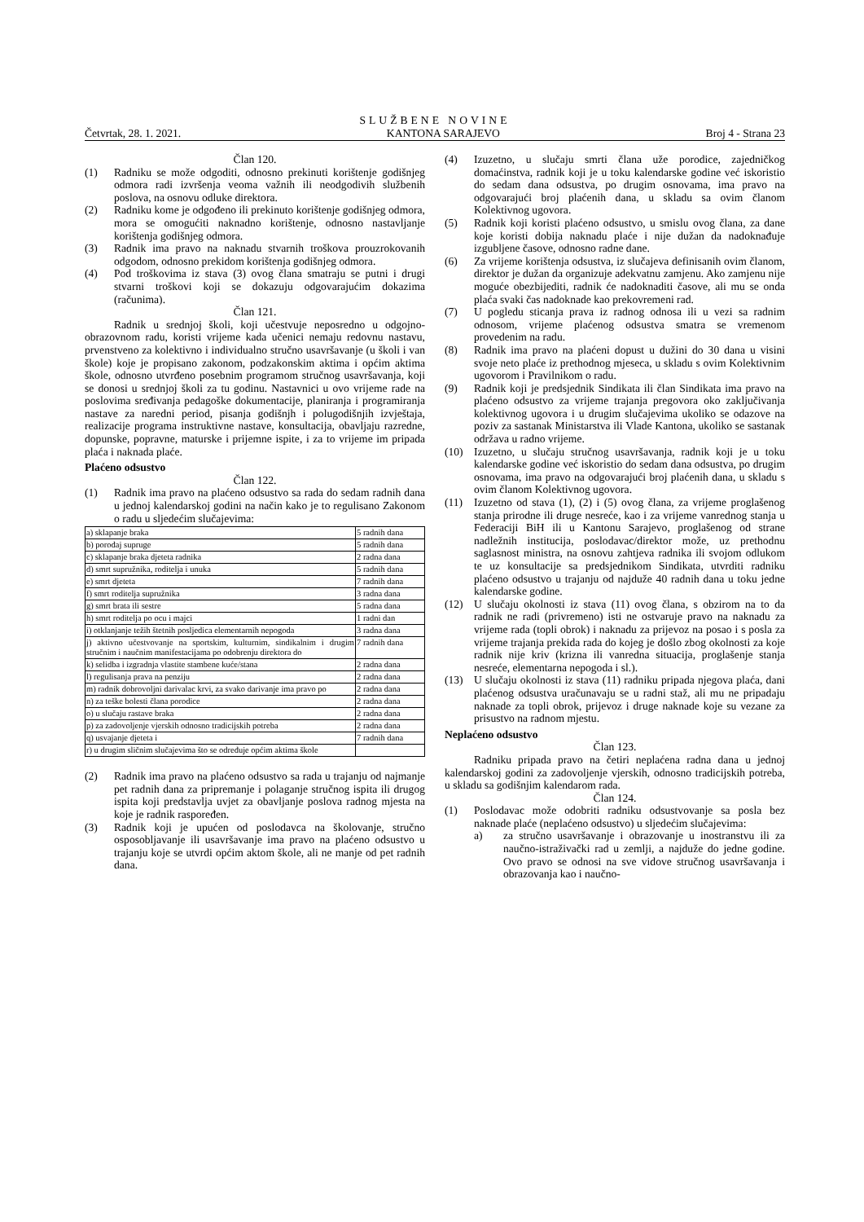SLUŽBENE NOVINE
Četvrtak, 28. 1. 2021. KANTONA SARAJEVO Broj 4 - Strana 23
Član 120.
(1) Radniku se može odgoditi, odnosno prekinuti korištenje godišnjeg odmora radi izvršenja veoma važnih ili neodgodivih službenih poslova, na osnovu odluke direktora.
(2) Radniku kome je odgođeno ili prekinuto korištenje godišnjeg odmora, mora se omogućiti naknadno korištenje, odnosno nastavljanje korištenja godišnjeg odmora.
(3) Radnik ima pravo na naknadu stvarnih troškova prouzrokovanih odgodom, odnosno prekidom korištenja godišnjeg odmora.
(4) Pod troškovima iz stava (3) ovog člana smatraju se putni i drugi stvarni troškovi koji se dokazuju odgovarajućim dokazima (računima).
Član 121.
Radnik u srednjoj školi, koji učestvuje neposredno u odgojno-obrazovnom radu, koristi vrijeme kada učenici nemaju redovnu nastavu, prvenstveno za kolektivno i individualno stručno usavršavanje (u školi i van škole) koje je propisano zakonom, podzakonskim aktima i općim aktima škole, odnosno utvrđeno posebnim programom stručnog usavršavanja, koji se donosi u srednjoj školi za tu godinu. Nastavnici u ovo vrijeme rade na poslovima sređivanja pedagoške dokumentacije, planiranja i programiranja nastave za naredni period, pisanja godišnjh i polugodišnjih izvještaja, realizacije programa instruktivne nastave, konsultacija, obavljaju razredne, dopunske, popravne, maturske i prijemne ispite, i za to vrijeme im pripada plaća i naknada plaće.
Plaćeno odsustvo
Član 122.
(1) Radnik ima pravo na plaćeno odsustvo sa rada do sedam radnih dana u jednoj kalendarskoj godini na način kako je to regulisano Zakonom o radu u sljedećim slučajevima:
| a) sklapanje braka | 5 radnih dana |
| b) porođaj supruge | 5 radnih dana |
| c) sklapanje braka djeteta radnika | 2 radna dana |
| d) smrt supružnika, roditelja i unuka | 5 radnih dana |
| e) smrt djeteta | 7 radnih dana |
| f) smrt roditelja supružnika | 3 radna dana |
| g) smrt brata ili sestre | 5 radna dana |
| h) smrt roditelja po ocu i majci | 1 radni dan |
| i) otklanjanje težih štetnih posljedica elementarnih nepogoda | 3 radna dana |
| j) aktivno učestvovanje na sportskim, kulturnim, sindikalnim i drugim stručnim i naučnim manifestacijama po odobrenju direktora do | 7 radnih dana |
| k) selidba i izgradnja vlastite stambene kuće/stana | 2 radna dana |
| l) regulisanja prava na penziju | 2 radna dana |
| m) radnik dobrovoljni darivalac krvi, za svako darivanje ima pravo po | 2 radna dana |
| n) za teške bolesti člana porodice | 2 radna dana |
| o) u slučaju rastave braka | 2 radna dana |
| p) za zadovoljenje vjerskih odnosno tradicijskih potreba | 2 radna dana |
| q) usvajanje djeteta i | 7 radnih dana |
| r) u drugim sličnim slučajevima što se određuje općim aktima škole | |
(2) Radnik ima pravo na plaćeno odsustvo sa rada u trajanju od najmanje pet radnih dana za pripremanje i polaganje stručnog ispita ili drugog ispita koji predstavlja uvjet za obavljanje poslova radnog mjesta na koje je radnik raspoređen.
(3) Radnik koji je upućen od poslodavca na školovanje, stručno osposobljavanje ili usavršavanje ima pravo na plaćeno odsustvo u trajanju koje se utvrdi općim aktom škole, ali ne manje od pet radnih dana.
(4) Izuzetno, u slučaju smrti člana uže porodice, zajedničkog domaćinstva, radnik koji je u toku kalendarske godine već iskoristio do sedam dana odsustva, po drugim osnovama, ima pravo na odgovarajući broj plaćenih dana, u skladu sa ovim članom Kolektivnog ugovora.
(5) Radnik koji koristi plaćeno odsustvo, u smislu ovog člana, za dane koje koristi dobija naknadu plaće i nije dužan da nadoknađuje izgubljene časove, odnosno radne dane.
(6) Za vrijeme korištenja odsustva, iz slučajeva definisanih ovim članom, direktor je dužan da organizuje adekvatnu zamjenu. Ako zamjenu nije moguće obezbijediti, radnik će nadoknaditi časove, ali mu se onda plaća svaki čas nadoknade kao prekovremeni rad.
(7) U pogledu sticanja prava iz radnog odnosa ili u vezi sa radnim odnosom, vrijeme plaćenog odsustva smatra se vremenom provedenim na radu.
(8) Radnik ima pravo na plaćeni dopust u dužini do 30 dana u visini svoje neto plaće iz prethodnog mjeseca, u skladu s ovim Kolektivnim ugovorom i Pravilnikom o radu.
(9) Radnik koji je predsjednik Sindikata ili član Sindikata ima pravo na plaćeno odsustvo za vrijeme trajanja pregovora oko zaključivanja kolektivnog ugovora i u drugim slučajevima ukoliko se odazove na poziv za sastanak Ministarstva ili Vlade Kantona, ukoliko se sastanak održava u radno vrijeme.
(10) Izuzetno, u slučaju stručnog usavršavanja, radnik koji je u toku kalendarske godine već iskoristio do sedam dana odsustva, po drugim osnovama, ima pravo na odgovarajući broj plaćenih dana, u skladu s ovim članom Kolektivnog ugovora.
(11) Izuzetno od stava (1), (2) i (5) ovog člana, za vrijeme proglašenog stanja prirodne ili druge nesreće, kao i za vrijeme vanrednog stanja u Federaciji BiH ili u Kantonu Sarajevo, proglašenog od strane nadležnih institucija, poslodavac/direktor može, uz prethodnu saglasnost ministra, na osnovu zahtjeva radnika ili svojom odlukom te uz konsultacije sa predsjednikom Sindikata, utvrditi radniku plaćeno odsustvo u trajanju od najduže 40 radnih dana u toku jedne kalendarske godine.
(12) U slučaju okolnosti iz stava (11) ovog člana, s obzirom na to da radnik ne radi (privremeno) isti ne ostvaruje pravo na naknadu za vrijeme rada (topli obrok) i naknadu za prijevoz na posao i s posla za vrijeme trajanja prekida rada do kojeg je došlo zbog okolnosti za koje radnik nije kriv (krizna ili vanredna situacija, proglašenje stanja nesreće, elementarna nepogoda i sl.).
(13) U slučaju okolnosti iz stava (11) radniku pripada njegova plaća, dani plaćenog odsustva uračunavaju se u radni staž, ali mu ne pripadaju naknade za topli obrok, prijevoz i druge naknade koje su vezane za prisustvo na radnom mjestu.
Neplaćeno odsustvo
Član 123.
Radniku pripada pravo na četiri neplaćena radna dana u jednoj kalendarskoj godini za zadovoljenje vjerskih, odnosno tradicijskih potreba, u skladu sa godišnjim kalendarom rada.
Član 124.
(1) Poslodavac može odobriti radniku odsustvovanje sa posla bez naknade plaće (neplaćeno odsustvo) u sljedećim slučajevima:
a) za stručno usavršavanje i obrazovanje u inostranstvu ili za naučno-istraživački rad u zemlji, a najduže do jedne godine. Ovo pravo se odnosi na sve vidove stručnog usavršavanja i obrazovanja kao i naučno-